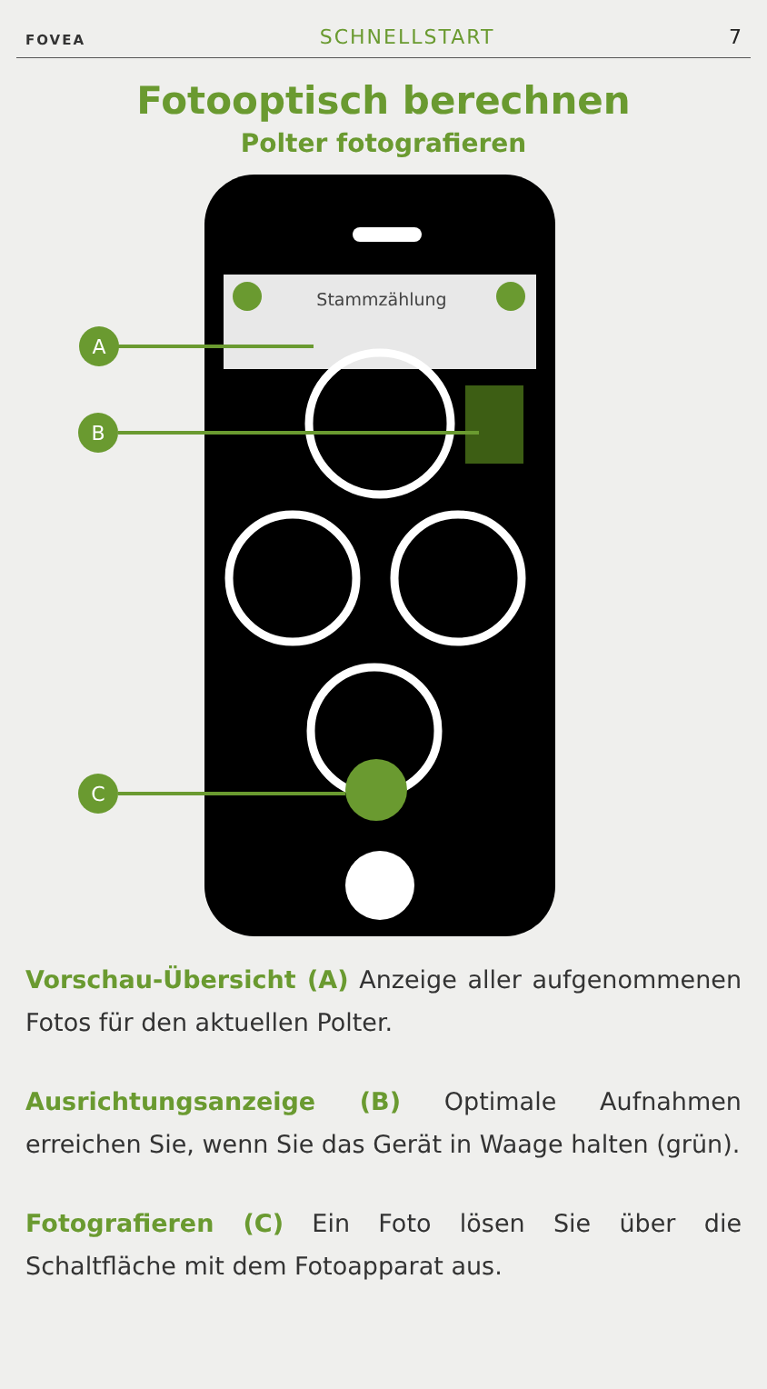FOVEA SCHNELLSTART 7
Fotooptisch berechnen
Polter fotografieren
Stammzählung
A
B
C
Vorschau-Übersicht (A) Anzeige aller aufgenommenen Fotos für den aktuellen Polter.
Ausrichtungsanzeige (B) Optimale Aufnahmen erreichen Sie, wenn Sie das Gerät in Waage halten (grün).
Fotografieren (C) Ein Foto lösen Sie über die Schaltfläche mit dem Fotoapparat aus.